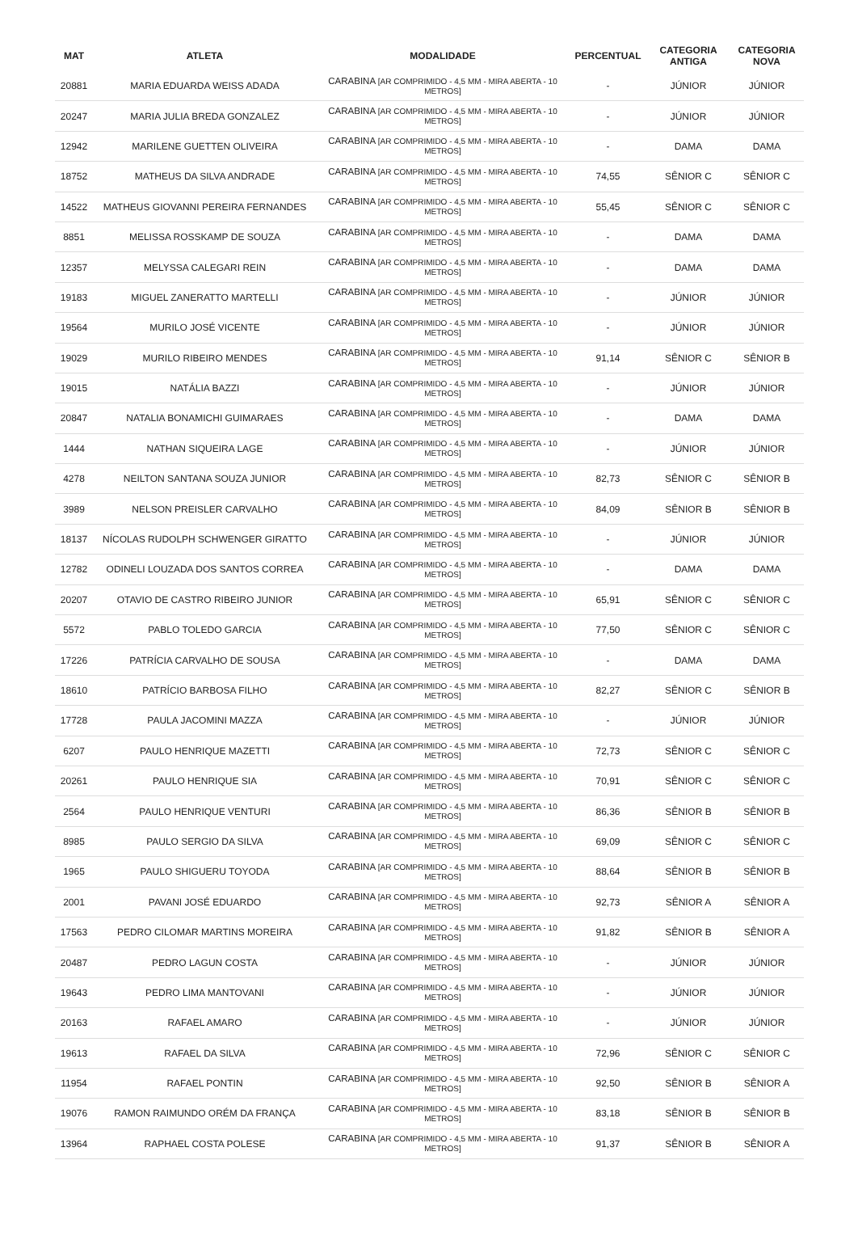| MAT | ATLETA | MODALIDADE | PERCENTUAL | CATEGORIA ANTIGA | CATEGORIA NOVA |
| --- | --- | --- | --- | --- | --- |
| 20881 | MARIA EDUARDA WEISS ADADA | CARABINA [AR COMPRIMIDO - 4,5 MM - MIRA ABERTA - 10 METROS] | - | JÚNIOR | JÚNIOR |
| 20247 | MARIA JULIA BREDA GONZALEZ | CARABINA [AR COMPRIMIDO - 4,5 MM - MIRA ABERTA - 10 METROS] | - | JÚNIOR | JÚNIOR |
| 12942 | MARILENE GUETTEN OLIVEIRA | CARABINA [AR COMPRIMIDO - 4,5 MM - MIRA ABERTA - 10 METROS] | - | DAMA | DAMA |
| 18752 | MATHEUS DA SILVA ANDRADE | CARABINA [AR COMPRIMIDO - 4,5 MM - MIRA ABERTA - 10 METROS] | 74,55 | SÊNIOR C | SÊNIOR C |
| 14522 | MATHEUS GIOVANNI PEREIRA FERNANDES | CARABINA [AR COMPRIMIDO - 4,5 MM - MIRA ABERTA - 10 METROS] | 55,45 | SÊNIOR C | SÊNIOR C |
| 8851 | MELISSA ROSSKAMP DE SOUZA | CARABINA [AR COMPRIMIDO - 4,5 MM - MIRA ABERTA - 10 METROS] | - | DAMA | DAMA |
| 12357 | MELYSSA CALEGARI REIN | CARABINA [AR COMPRIMIDO - 4,5 MM - MIRA ABERTA - 10 METROS] | - | DAMA | DAMA |
| 19183 | MIGUEL ZANERATTO MARTELLI | CARABINA [AR COMPRIMIDO - 4,5 MM - MIRA ABERTA - 10 METROS] | - | JÚNIOR | JÚNIOR |
| 19564 | MURILO JOSÉ VICENTE | CARABINA [AR COMPRIMIDO - 4,5 MM - MIRA ABERTA - 10 METROS] | - | JÚNIOR | JÚNIOR |
| 19029 | MURILO RIBEIRO MENDES | CARABINA [AR COMPRIMIDO - 4,5 MM - MIRA ABERTA - 10 METROS] | 91,14 | SÊNIOR C | SÊNIOR B |
| 19015 | NATÁLIA BAZZI | CARABINA [AR COMPRIMIDO - 4,5 MM - MIRA ABERTA - 10 METROS] | - | JÚNIOR | JÚNIOR |
| 20847 | NATALIA BONAMICHI GUIMARAES | CARABINA [AR COMPRIMIDO - 4,5 MM - MIRA ABERTA - 10 METROS] | - | DAMA | DAMA |
| 1444 | NATHAN SIQUEIRA LAGE | CARABINA [AR COMPRIMIDO - 4,5 MM - MIRA ABERTA - 10 METROS] | - | JÚNIOR | JÚNIOR |
| 4278 | NEILTON SANTANA SOUZA JUNIOR | CARABINA [AR COMPRIMIDO - 4,5 MM - MIRA ABERTA - 10 METROS] | 82,73 | SÊNIOR C | SÊNIOR B |
| 3989 | NELSON PREISLER CARVALHO | CARABINA [AR COMPRIMIDO - 4,5 MM - MIRA ABERTA - 10 METROS] | 84,09 | SÊNIOR B | SÊNIOR B |
| 18137 | NÍCOLAS RUDOLPH SCHWENGER GIRATTO | CARABINA [AR COMPRIMIDO - 4,5 MM - MIRA ABERTA - 10 METROS] | - | JÚNIOR | JÚNIOR |
| 12782 | ODINELI LOUZADA DOS SANTOS CORREA | CARABINA [AR COMPRIMIDO - 4,5 MM - MIRA ABERTA - 10 METROS] | - | DAMA | DAMA |
| 20207 | OTAVIO DE CASTRO RIBEIRO JUNIOR | CARABINA [AR COMPRIMIDO - 4,5 MM - MIRA ABERTA - 10 METROS] | 65,91 | SÊNIOR C | SÊNIOR C |
| 5572 | PABLO TOLEDO GARCIA | CARABINA [AR COMPRIMIDO - 4,5 MM - MIRA ABERTA - 10 METROS] | 77,50 | SÊNIOR C | SÊNIOR C |
| 17226 | PATRÍCIA CARVALHO DE SOUSA | CARABINA [AR COMPRIMIDO - 4,5 MM - MIRA ABERTA - 10 METROS] | - | DAMA | DAMA |
| 18610 | PATRÍCIO BARBOSA FILHO | CARABINA [AR COMPRIMIDO - 4,5 MM - MIRA ABERTA - 10 METROS] | 82,27 | SÊNIOR C | SÊNIOR B |
| 17728 | PAULA JACOMINI MAZZA | CARABINA [AR COMPRIMIDO - 4,5 MM - MIRA ABERTA - 10 METROS] | - | JÚNIOR | JÚNIOR |
| 6207 | PAULO HENRIQUE MAZETTI | CARABINA [AR COMPRIMIDO - 4,5 MM - MIRA ABERTA - 10 METROS] | 72,73 | SÊNIOR C | SÊNIOR C |
| 20261 | PAULO HENRIQUE SIA | CARABINA [AR COMPRIMIDO - 4,5 MM - MIRA ABERTA - 10 METROS] | 70,91 | SÊNIOR C | SÊNIOR C |
| 2564 | PAULO HENRIQUE VENTURI | CARABINA [AR COMPRIMIDO - 4,5 MM - MIRA ABERTA - 10 METROS] | 86,36 | SÊNIOR B | SÊNIOR B |
| 8985 | PAULO SERGIO DA SILVA | CARABINA [AR COMPRIMIDO - 4,5 MM - MIRA ABERTA - 10 METROS] | 69,09 | SÊNIOR C | SÊNIOR C |
| 1965 | PAULO SHIGUERU TOYODA | CARABINA [AR COMPRIMIDO - 4,5 MM - MIRA ABERTA - 10 METROS] | 88,64 | SÊNIOR B | SÊNIOR B |
| 2001 | PAVANI JOSÉ EDUARDO | CARABINA [AR COMPRIMIDO - 4,5 MM - MIRA ABERTA - 10 METROS] | 92,73 | SÊNIOR A | SÊNIOR A |
| 17563 | PEDRO CILOMAR MARTINS MOREIRA | CARABINA [AR COMPRIMIDO - 4,5 MM - MIRA ABERTA - 10 METROS] | 91,82 | SÊNIOR B | SÊNIOR A |
| 20487 | PEDRO LAGUN COSTA | CARABINA [AR COMPRIMIDO - 4,5 MM - MIRA ABERTA - 10 METROS] | - | JÚNIOR | JÚNIOR |
| 19643 | PEDRO LIMA MANTOVANI | CARABINA [AR COMPRIMIDO - 4,5 MM - MIRA ABERTA - 10 METROS] | - | JÚNIOR | JÚNIOR |
| 20163 | RAFAEL AMARO | CARABINA [AR COMPRIMIDO - 4,5 MM - MIRA ABERTA - 10 METROS] | - | JÚNIOR | JÚNIOR |
| 19613 | RAFAEL DA SILVA | CARABINA [AR COMPRIMIDO - 4,5 MM - MIRA ABERTA - 10 METROS] | 72,96 | SÊNIOR C | SÊNIOR C |
| 11954 | RAFAEL PONTIN | CARABINA [AR COMPRIMIDO - 4,5 MM - MIRA ABERTA - 10 METROS] | 92,50 | SÊNIOR B | SÊNIOR A |
| 19076 | RAMON RAIMUNDO ORÉM DA FRANÇA | CARABINA [AR COMPRIMIDO - 4,5 MM - MIRA ABERTA - 10 METROS] | 83,18 | SÊNIOR B | SÊNIOR B |
| 13964 | RAPHAEL COSTA POLESE | CARABINA [AR COMPRIMIDO - 4,5 MM - MIRA ABERTA - 10 METROS] | 91,37 | SÊNIOR B | SÊNIOR A |